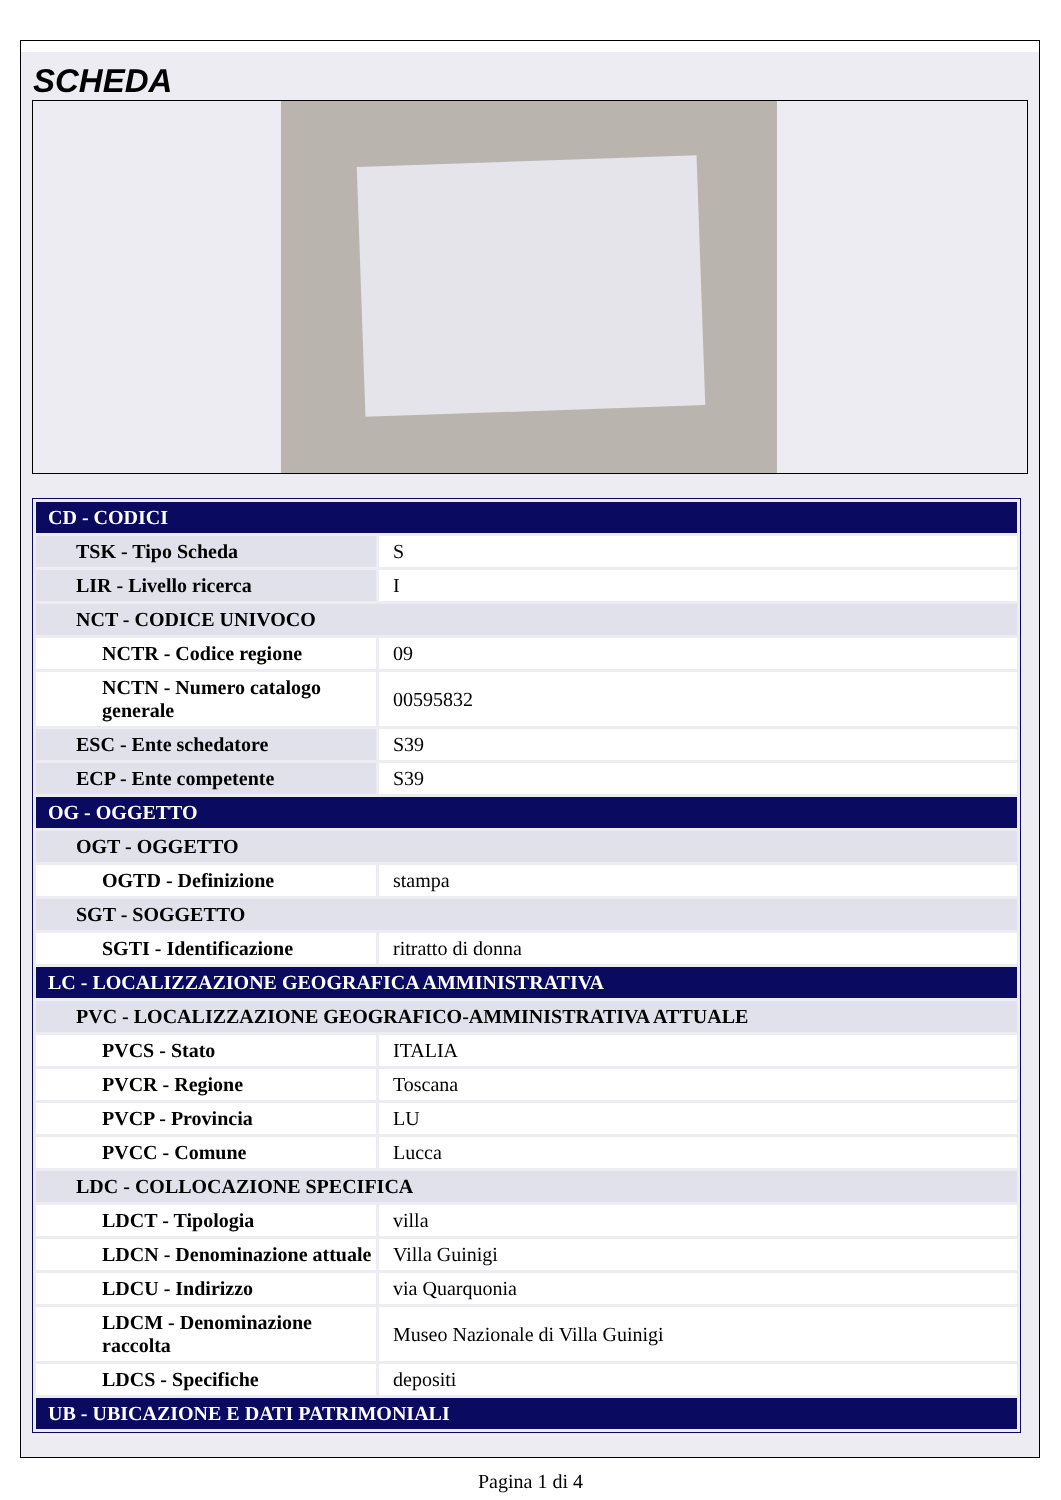SCHEDA
| CD - CODICI | |
| TSK - Tipo Scheda | S |
| LIR - Livello ricerca | I |
| NCT - CODICE UNIVOCO | |
| NCTR - Codice regione | 09 |
| NCTN - Numero catalogo generale | 00595832 |
| ESC - Ente schedatore | S39 |
| ECP - Ente competente | S39 |
| OG - OGGETTO | |
| OGT - OGGETTO | |
| OGTD - Definizione | stampa |
| SGT - SOGGETTO | |
| SGTI - Identificazione | ritratto di donna |
| LC - LOCALIZZAZIONE GEOGRAFICA AMMINISTRATIVA | |
| PVC - LOCALIZZAZIONE GEOGRAFICO-AMMINISTRATIVA ATTUALE | |
| PVCS - Stato | ITALIA |
| PVCR - Regione | Toscana |
| PVCP - Provincia | LU |
| PVCC - Comune | Lucca |
| LDC - COLLOCAZIONE SPECIFICA | |
| LDCT - Tipologia | villa |
| LDCN - Denominazione attuale | Villa Guinigi |
| LDCU - Indirizzo | via Quarquonia |
| LDCM - Denominazione raccolta | Museo Nazionale di Villa Guinigi |
| LDCS - Specifiche | depositi |
| UB - UBICAZIONE E DATI PATRIMONIALI | |
Pagina 1 di 4